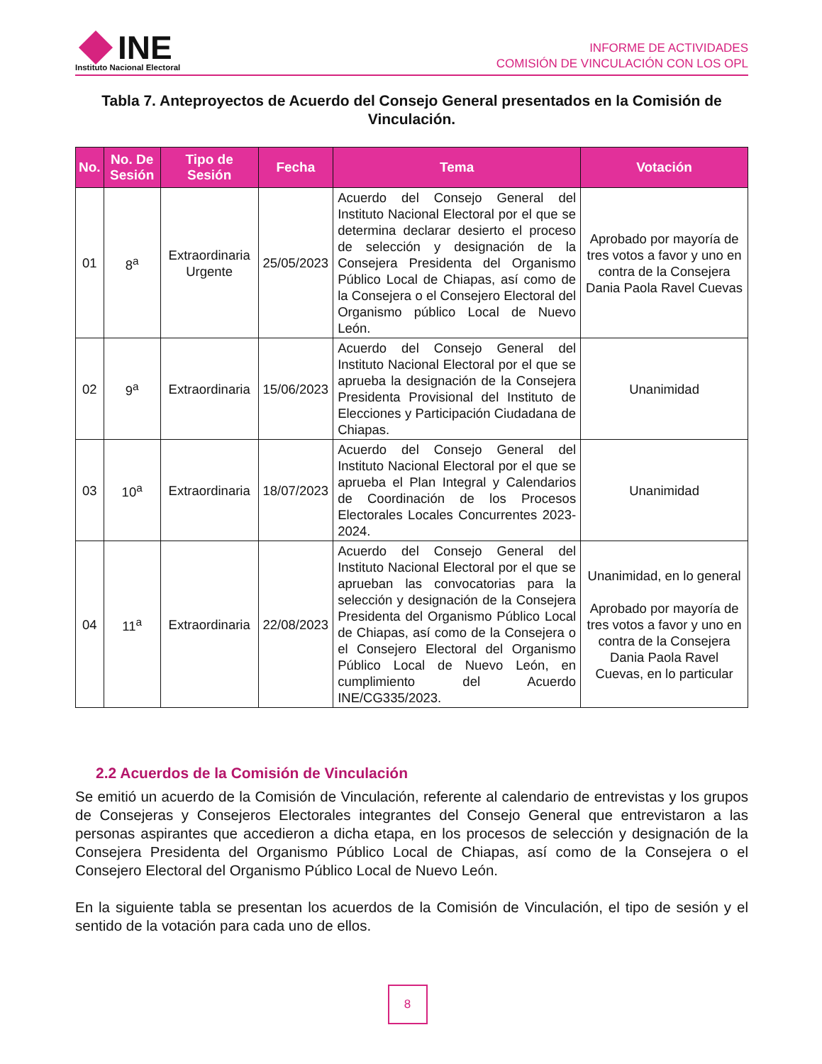INE
Instituto Nacional Electoral
INFORME DE ACTIVIDADES
COMISIÓN DE VINCULACIÓN CON LOS OPL
Tabla 7. Anteproyectos de Acuerdo del Consejo General presentados en la Comisión de Vinculación.
| No. | No. De Sesión | Tipo de Sesión | Fecha | Tema | Votación |
| --- | --- | --- | --- | --- | --- |
| 01 | 8<sup>a</sup> | Extraordinaria Urgente | 25/05/2023 | Acuerdo del Consejo General del Instituto Nacional Electoral por el que se determina declarar desierto el proceso de selección y designación de la Consejera Presidenta del Organismo Público Local de Chiapas, así como de la Consejera o el Consejero Electoral del Organismo público Local de Nuevo León. | Aprobado por mayoría de tres votos a favor y uno en contra de la Consejera Dania Paola Ravel Cuevas |
| 02 | 9<sup>a</sup> | Extraordinaria | 15/06/2023 | Acuerdo del Consejo General del Instituto Nacional Electoral por el que se aprueba la designación de la Consejera Presidenta Provisional del Instituto de Elecciones y Participación Ciudadana de Chiapas. | Unanimidad |
| 03 | 10<sup>a</sup> | Extraordinaria | 18/07/2023 | Acuerdo del Consejo General del Instituto Nacional Electoral por el que se aprueba el Plan Integral y Calendarios de Coordinación de los Procesos Electorales Locales Concurrentes 2023-2024. | Unanimidad |
| 04 | 11<sup>a</sup> | Extraordinaria | 22/08/2023 | Acuerdo del Consejo General del Instituto Nacional Electoral por el que se aprueban las convocatorias para la selección y designación de la Consejera Presidenta del Organismo Público Local de Chiapas, así como de la Consejera o el Consejero Electoral del Organismo Público Local de Nuevo León, en cumplimiento del Acuerdo INE/CG335/2023. | Unanimidad, en lo general Aprobado por mayoría de tres votos a favor y uno en contra de la Consejera Dania Paola Ravel Cuevas, en lo particular |
2.2 Acuerdos de la Comisión de Vinculación
Se emitió un acuerdo de la Comisión de Vinculación, referente al calendario de entrevistas y los grupos de Consejeras y Consejeros Electorales integrantes del Consejo General que entrevistaron a las personas aspirantes que accedieron a dicha etapa, en los procesos de selección y designación de la Consejera Presidenta del Organismo Público Local de Chiapas, así como de la Consejera o el Consejero Electoral del Organismo Público Local de Nuevo León.
En la siguiente tabla se presentan los acuerdos de la Comisión de Vinculación, el tipo de sesión y el sentido de la votación para cada uno de ellos.
8